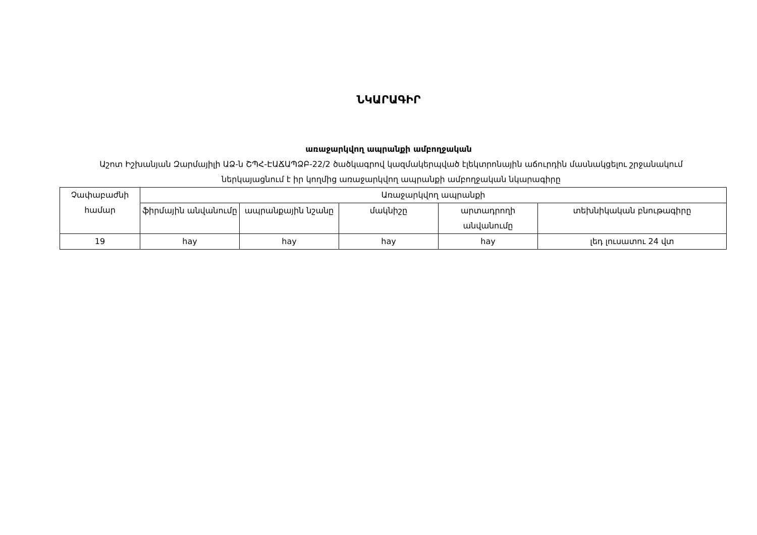ՆԿԱՐԱԳԻՐ
առաջարկվող ապրանքի ամբողջական
Աշոտ Իշխանյան Զարմայիլի ԱՁ-ն ՇՊՀ-ԷԱՃԱՊՁԲ-22/2 ծածկագրով կազմակերպված էլեկտրոնային աճուրդին մասնակցելու շրջանակում ներկայացնում է իր կողմից առաջարկվող ապրանքի ամբողջական նկարագիրը
| Չափաբաժնի համար | Առաջարկվող ապրանքի | | | | |
| --- | --- | --- | --- | --- | --- |
| | ֆիրմային անվանումը | ապրանքային նշանը | մակնիշը | արտադրողի անվանումը | տեխնիկական բնութագիրը |
| 19 | hay | hay | hay | hay | լեդ լուսատու 24 վտ |